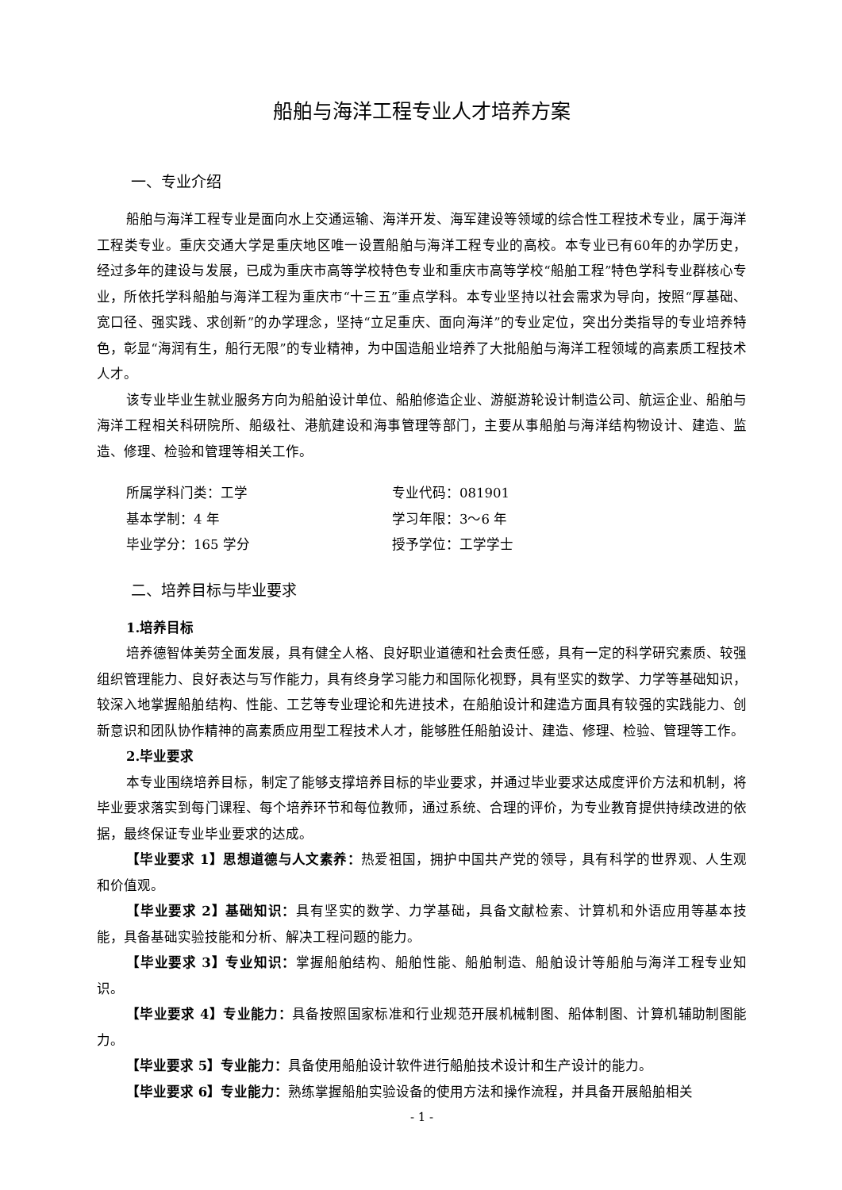船舶与海洋工程专业人才培养方案
一、专业介绍
船舶与海洋工程专业是面向水上交通运输、海洋开发、海军建设等领域的综合性工程技术专业，属于海洋工程类专业。重庆交通大学是重庆地区唯一设置船舶与海洋工程专业的高校。本专业已有60年的办学历史，经过多年的建设与发展，已成为重庆市高等学校特色专业和重庆市高等学校“船舶工程”特色学科专业群核心专业，所依托学科船舶与海洋工程为重庆市“十三五”重点学科。本专业坚持以社会需求为导向，按照“厚基础、宽口径、强实践、求创新”的办学理念，坚持“立足重庆、面向海洋”的专业定位，突出分类指导的专业培养特色，彰显“海润有生，船行无限”的专业精神，为中国造船业培养了大批船舶与海洋工程领域的高素质工程技术人才。
该专业毕业生就业服务方向为船舶设计单位、船舶修造企业、游艇游轮设计制造公司、航运企业、船舶与海洋工程相关科研院所、船级社、港航建设和海事管理等部门，主要从事船舶与海洋结构物设计、建造、监造、修理、检验和管理等相关工作。
所属学科门类：工学
专业代码：081901
基本学制：4 年
学习年限：3～6 年
毕业学分：165 学分
授予学位：工学学士
二、培养目标与毕业要求
1.培养目标
培养德智体美劳全面发展，具有健全人格、良好职业道德和社会责任感，具有一定的科学研究素质、较强组织管理能力、良好表达与写作能力，具有终身学习能力和国际化视野，具有坚实的数学、力学等基础知识，较深入地掌握船舶结构、性能、工艺等专业理论和先进技术，在船舶设计和建造方面具有较强的实践能力、创新意识和团队协作精神的高素质应用型工程技术人才，能够胜任船舶设计、建造、修理、检验、管理等工作。
2.毕业要求
本专业围绕培养目标，制定了能够支撑培养目标的毕业要求，并通过毕业要求达成度评价方法和机制，将毕业要求落实到每门课程、每个培养环节和每位教师，通过系统、合理的评价，为专业教育提供持续改进的依据，最终保证专业毕业要求的达成。
【毕业要求 1】思想道德与人文素养：热爱祖国，拥护中国共产党的领导，具有科学的世界观、人生观和价值观。
【毕业要求 2】基础知识：具有坚实的数学、力学基础，具备文献检索、计算机和外语应用等基本技能，具备基础实验技能和分析、解决工程问题的能力。
【毕业要求 3】专业知识：掌握船舶结构、船舶性能、船舶制造、船舶设计等船舶与海洋工程专业知识。
【毕业要求 4】专业能力：具备按照国家标准和行业规范开展机械制图、船体制图、计算机辅助制图能力。
【毕业要求 5】专业能力：具备使用船舶设计软件进行船舶技术设计和生产设计的能力。
【毕业要求 6】专业能力：熟练掌握船舶实验设备的使用方法和操作流程，并具备开展船舶相关
- 1 -